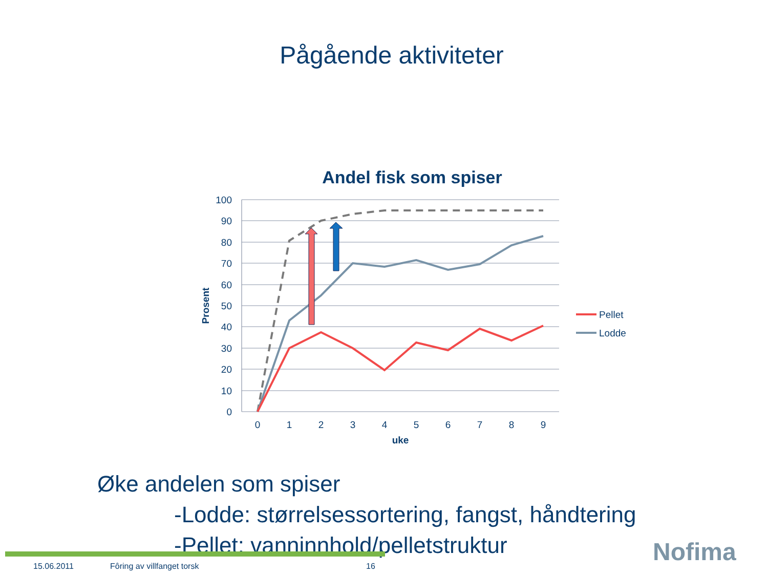Pågående aktiviteter
Andel fisk som spiser
100
90
80
70
60
50
40
30
20
10
0
0
1
2
3
4
5
6
7
8
9
uke
Prosent
Pellet
Lodde
Øke andelen som spiser
-Lodde: størrelsessortering, fangst, håndtering
-Pellet: vanninnhold/pelletstruktur
15.06.2011 Fôring av villfanget torsk 16 Nofima